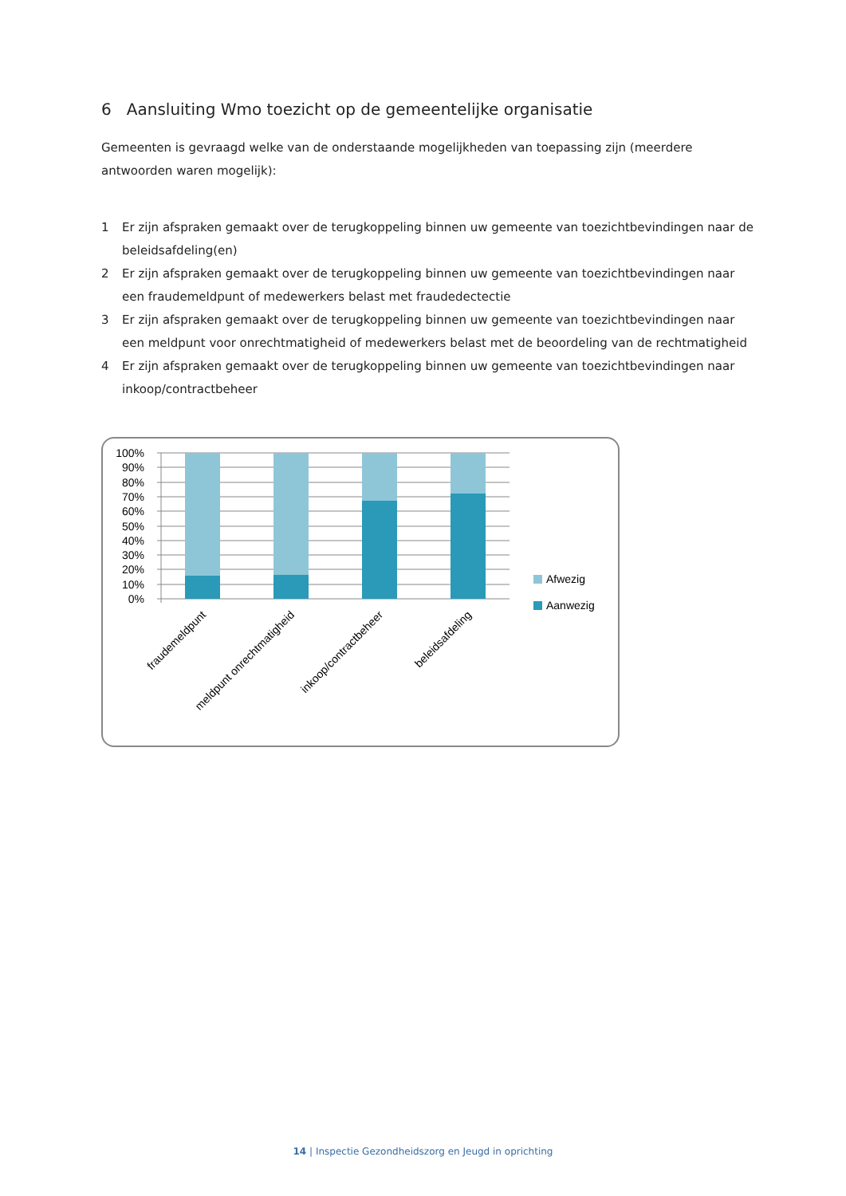6 Aansluiting Wmo toezicht op de gemeentelijke organisatie
Gemeenten is gevraagd welke van de onderstaande mogelijkheden van toepassing zijn (meerdere antwoorden waren mogelijk):
1 Er zijn afspraken gemaakt over de terugkoppeling binnen uw gemeente van toezichtbevindingen naar de beleidsafdeling(en)
2 Er zijn afspraken gemaakt over de terugkoppeling binnen uw gemeente van toezichtbevindingen naar een fraudemeldpunt of medewerkers belast met fraudedectectie
3 Er zijn afspraken gemaakt over de terugkoppeling binnen uw gemeente van toezichtbevindingen naar een meldpunt voor onrechtmatigheid of medewerkers belast met de beoordeling van de rechtmatigheid
4 Er zijn afspraken gemaakt over de terugkoppeling binnen uw gemeente van toezichtbevindingen naar inkoop/contractbeheer
100%
90%
80%
70%
60%
50%
40%
30%
20%
10%
0%
Afwezig
Aanwezig
fraudemeldpunt
meldpunt onrechtmatigheid
inkoop/contractbeheer
beleidsafdeling
14 | Inspectie Gezondheidszorg en Jeugd in oprichting